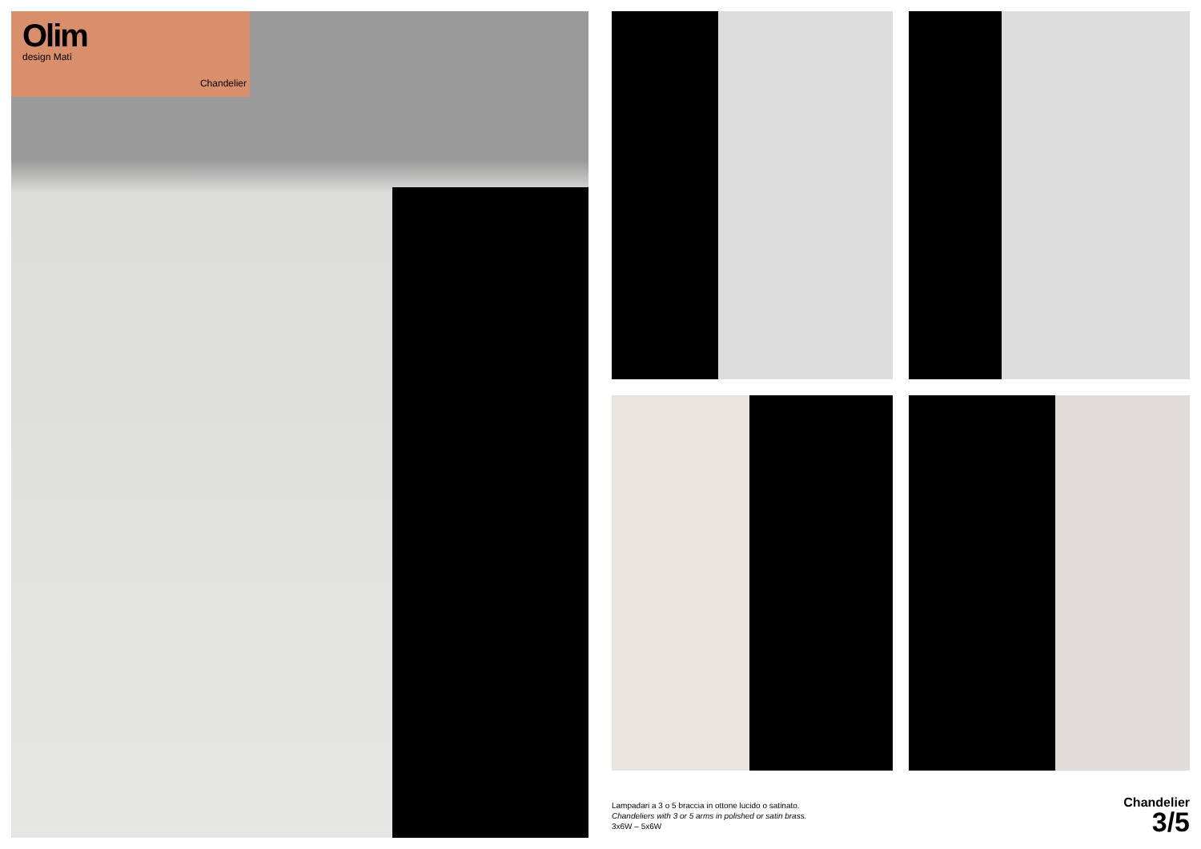Olim
design Matì
Chandelier
Lampadari a 3 o 5 braccia in ottone lucido o satinato.
Chandeliers with 3 or 5 arms in polished or satin brass.
3x6W – 5x6W
Chandelier
3/5